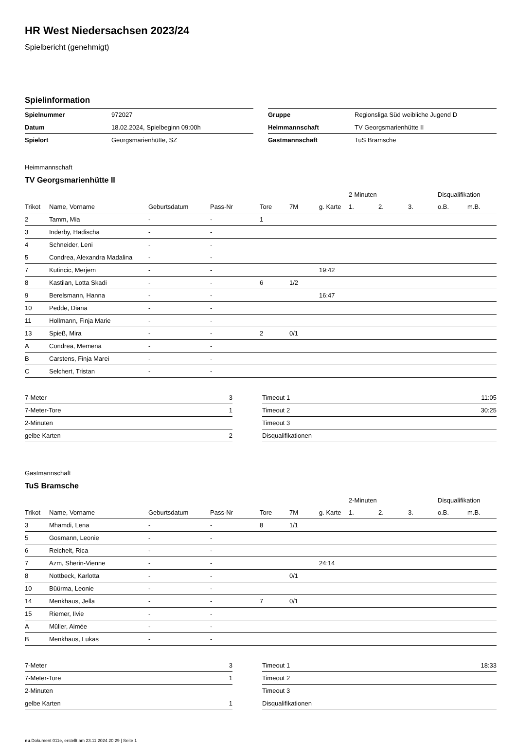HR West Niedersachsen 2023/24
Spielbericht (genehmigt)
Spielinformation
| Spielnummer | 972027 |
| Datum | 18.02.2024, Spielbeginn 09:00h |
| Spielort | Georgsmarienhütte, SZ |
| Gruppe | Regionsliga Süd weibliche Jugend D |
| Heimmannschaft | TV Georgsmarienhütte II |
| Gastmannschaft | TuS Bramsche |
Heimmannschaft
TV Georgsmarienhütte II
| | | | | | | | 2-Minuten | | | Disqualifikation | |
| --- | --- | --- | --- | --- | --- | --- | --- | --- | --- | --- | --- |
| Trikot | Name, Vorname | Geburtsdatum | Pass-Nr | Tore | 7M | g. Karte | 1. | 2. | 3. | o.B. | m.B. |
| 2 | Tamm, Mia | - | - | 1 | | | | | | | |
| 3 | Inderby, Hadischa | - | - | | | | | | | | |
| 4 | Schneider, Leni | - | - | | | | | | | | |
| 5 | Condrea, Alexandra Madalina | - | - | | | | | | | | |
| 7 | Kutincic, Merjem | - | - | | | 19:42 | | | | | |
| 8 | Kastilan, Lotta Skadi | - | - | 6 | 1/2 | | | | | | |
| 9 | Berelsmann, Hanna | - | - | | | 16:47 | | | | | |
| 10 | Pedde, Diana | - | - | | | | | | | | |
| 11 | Hollmann, Finja Marie | - | - | | | | | | | | |
| 13 | Spieß, Mira | - | - | 2 | 0/1 | | | | | | |
| A | Condrea, Memena | - | - | | | | | | | | |
| B | Carstens, Finja Marei | - | - | | | | | | | | |
| C | Selchert, Tristan | - | - | | | | | | | | |
| 7-Meter | 3 |
| 7-Meter-Tore | 1 |
| 2-Minuten | |
| gelbe Karten | 2 |
| Timeout 1 | 11:05 |
| Timeout 2 | 30:25 |
| Timeout 3 | |
| Disqualifikationen | |
Gastmannschaft
TuS Bramsche
| | | | | | | | 2-Minuten | | | Disqualifikation | |
| --- | --- | --- | --- | --- | --- | --- | --- | --- | --- | --- | --- |
| Trikot | Name, Vorname | Geburtsdatum | Pass-Nr | Tore | 7M | g. Karte | 1. | 2. | 3. | o.B. | m.B. |
| 3 | Mhamdi, Lena | - | - | 8 | 1/1 | | | | | | |
| 5 | Gosmann, Leonie | - | - | | | | | | | | |
| 6 | Reichelt, Rica | - | - | | | | | | | | |
| 7 | Azm, Sherin-Vienne | - | - | | | 24:14 | | | | | |
| 8 | Nottbeck, Karlotta | - | - | | 0/1 | | | | | | |
| 10 | Büürma, Leonie | - | - | | | | | | | | |
| 14 | Menkhaus, Jella | - | - | 7 | 0/1 | | | | | | |
| 15 | Riemer, Ilvie | - | - | | | | | | | | |
| A | Müller, Aimée | - | - | | | | | | | | |
| B | Menkhaus, Lukas | - | - | | | | | | | | |
| 7-Meter | 3 |
| 7-Meter-Tore | 1 |
| 2-Minuten | |
| gelbe Karten | 1 |
| Timeout 1 | 18:33 |
| Timeout 2 | |
| Timeout 3 | |
| Disqualifikationen | |
nu.Dokument 011e, erstellt am 23.11.2024 20:29 | Seite 1